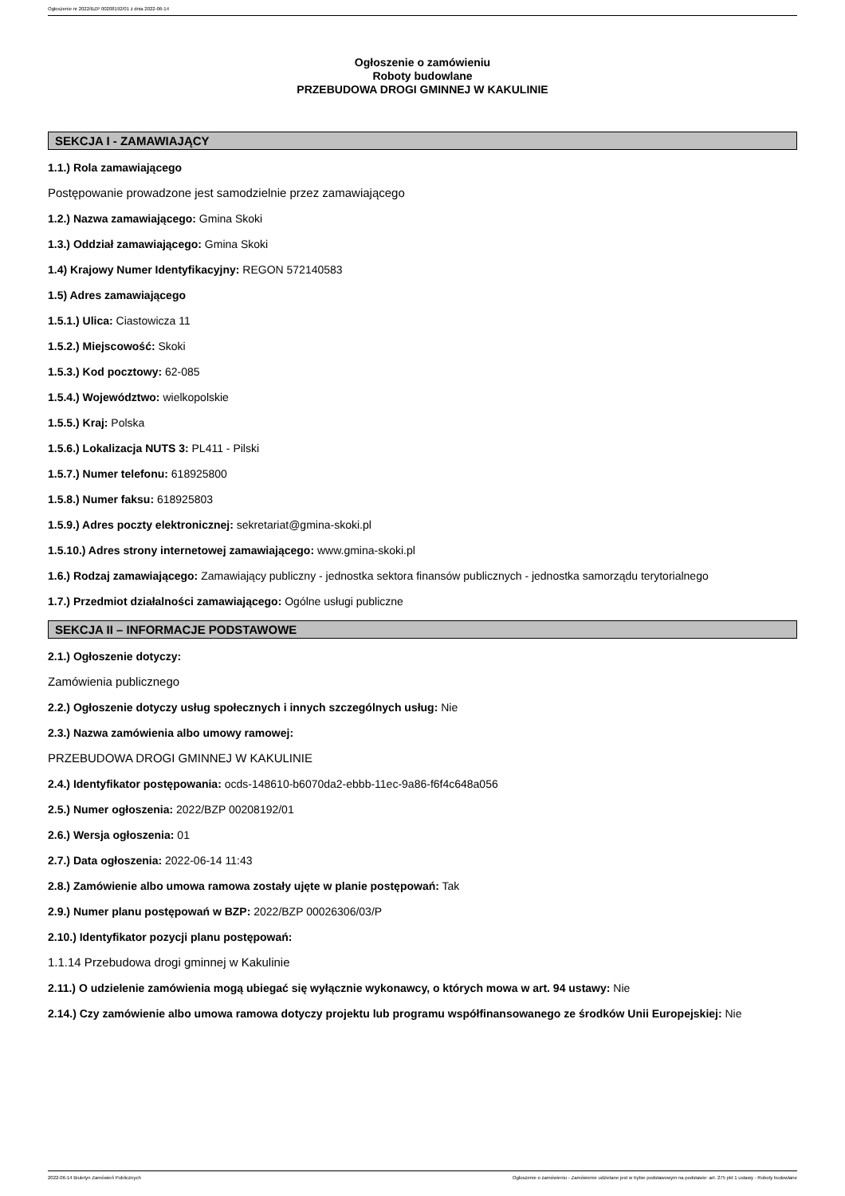Ogłoszenie nr 2022/BZP 00208192/01 z dnia 2022-06-14
Ogłoszenie o zamówieniu
Roboty budowlane
PRZEBUDOWA DROGI GMINNEJ W KAKULINIE
SEKCJA I - ZAMAWIAJĄCY
1.1.) Rola zamawiającego
Postępowanie prowadzone jest samodzielnie przez zamawiającego
1.2.) Nazwa zamawiającego: Gmina Skoki
1.3.) Oddział zamawiającego: Gmina Skoki
1.4) Krajowy Numer Identyfikacyjny: REGON 572140583
1.5) Adres zamawiającego
1.5.1.) Ulica: Ciastowicza 11
1.5.2.) Miejscowość: Skoki
1.5.3.) Kod pocztowy: 62-085
1.5.4.) Województwo: wielkopolskie
1.5.5.) Kraj: Polska
1.5.6.) Lokalizacja NUTS 3: PL411 - Pilski
1.5.7.) Numer telefonu: 618925800
1.5.8.) Numer faksu: 618925803
1.5.9.) Adres poczty elektronicznej: sekretariat@gmina-skoki.pl
1.5.10.) Adres strony internetowej zamawiającego: www.gmina-skoki.pl
1.6.) Rodzaj zamawiającego: Zamawiający publiczny - jednostka sektora finansów publicznych - jednostka samorządu terytorialnego
1.7.) Przedmiot działalności zamawiającego: Ogólne usługi publiczne
SEKCJA II – INFORMACJE PODSTAWOWE
2.1.) Ogłoszenie dotyczy:
Zamówienia publicznego
2.2.) Ogłoszenie dotyczy usług społecznych i innych szczególnych usług: Nie
2.3.) Nazwa zamówienia albo umowy ramowej:
PRZEBUDOWA DROGI GMINNEJ W KAKULINIE
2.4.) Identyfikator postępowania: ocds-148610-b6070da2-ebbb-11ec-9a86-f6f4c648a056
2.5.) Numer ogłoszenia: 2022/BZP 00208192/01
2.6.) Wersja ogłoszenia: 01
2.7.) Data ogłoszenia: 2022-06-14 11:43
2.8.) Zamówienie albo umowa ramowa zostały ujęte w planie postępowań: Tak
2.9.) Numer planu postępowań w BZP: 2022/BZP 00026306/03/P
2.10.) Identyfikator pozycji planu postępowań:
1.1.14 Przebudowa drogi gminnej w Kakulinie
2.11.) O udzielenie zamówienia mogą ubiegać się wyłącznie wykonawcy, o których mowa w art. 94 ustawy: Nie
2.14.) Czy zamówienie albo umowa ramowa dotyczy projektu lub programu współfinansowanego ze środków Unii Europejskiej: Nie
2022-06-14 Biuletyn Zamówień Publicznych Ogłoszenie o zamówieniu - Zamówienie udzielane jest w trybie podstawowym na podstawie: art. 275 pkt 1 ustawy - Roboty budowlane